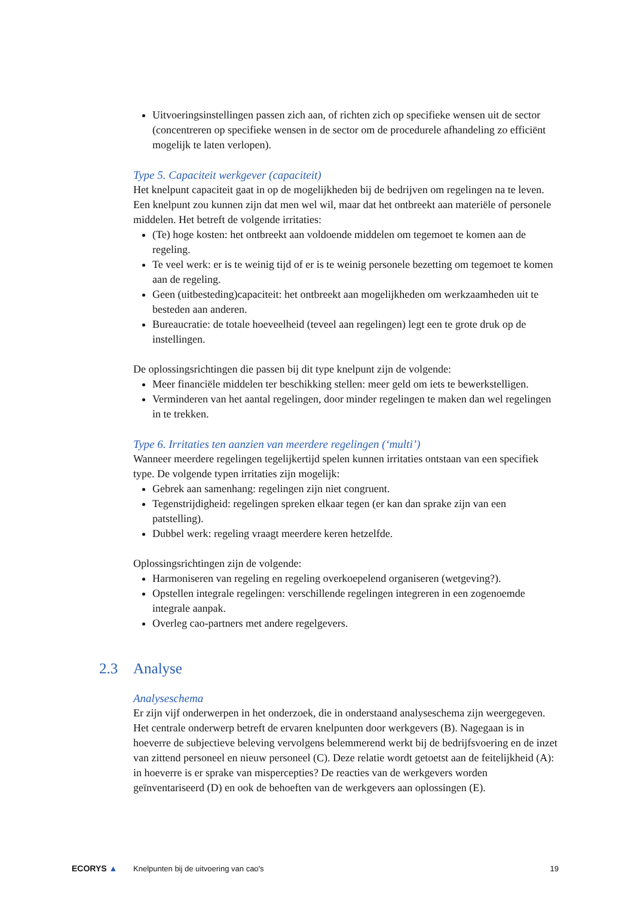Uitvoeringsinstellingen passen zich aan, of richten zich op specifieke wensen uit de sector (concentreren op specifieke wensen in de sector om de procedurele afhandeling zo efficiënt mogelijk te laten verlopen).
Type 5. Capaciteit werkgever (capaciteit)
Het knelpunt capaciteit gaat in op de mogelijkheden bij de bedrijven om regelingen na te leven. Een knelpunt zou kunnen zijn dat men wel wil, maar dat het ontbreekt aan materiële of personele middelen. Het betreft de volgende irritaties:
(Te) hoge kosten: het ontbreekt aan voldoende middelen om tegemoet te komen aan de regeling.
Te veel werk: er is te weinig tijd of er is te weinig personele bezetting om tegemoet te komen aan de regeling.
Geen (uitbesteding)capaciteit: het ontbreekt aan mogelijkheden om werkzaamheden uit te besteden aan anderen.
Bureaucratie: de totale hoeveelheid (teveel aan regelingen) legt een te grote druk op de instellingen.
De oplossingsrichtingen die passen bij dit type knelpunt zijn de volgende:
Meer financiële middelen ter beschikking stellen: meer geld om iets te bewerkstelligen.
Verminderen van het aantal regelingen, door minder regelingen te maken dan wel regelingen in te trekken.
Type 6. Irritaties ten aanzien van meerdere regelingen (‘multi’)
Wanneer meerdere regelingen tegelijkertijd spelen kunnen irritaties ontstaan van een specifiek type. De volgende typen irritaties zijn mogelijk:
Gebrek aan samenhang: regelingen zijn niet congruent.
Tegenstrijdigheid: regelingen spreken elkaar tegen (er kan dan sprake zijn van een patstelling).
Dubbel werk: regeling vraagt meerdere keren hetzelfde.
Oplossingsrichtingen zijn de volgende:
Harmoniseren van regeling en regeling overkoepelend organiseren (wetgeving?).
Opstellen integrale regelingen: verschillende regelingen integreren in een zogenoemde integrale aanpak.
Overleg cao-partners met andere regelgevers.
2.3 Analyse
Analyseschema
Er zijn vijf onderwerpen in het onderzoek, die in onderstaand analyseschema zijn weergegeven. Het centrale onderwerp betreft de ervaren knelpunten door werkgevers (B). Nagegaan is in hoeverre de subjectieve beleving vervolgens belemmerend werkt bij de bedrijfsvoering en de inzet van zittend personeel en nieuw personeel (C). Deze relatie wordt getoetst aan de feitelijkheid (A): in hoeverre is er sprake van mispercepties? De reacties van de werkgevers worden geïnventariseerd (D) en ook de behoeften van de werkgevers aan oplossingen (E).
ECORYS ▲
Knelpunten bij de uitvoering van cao's
19